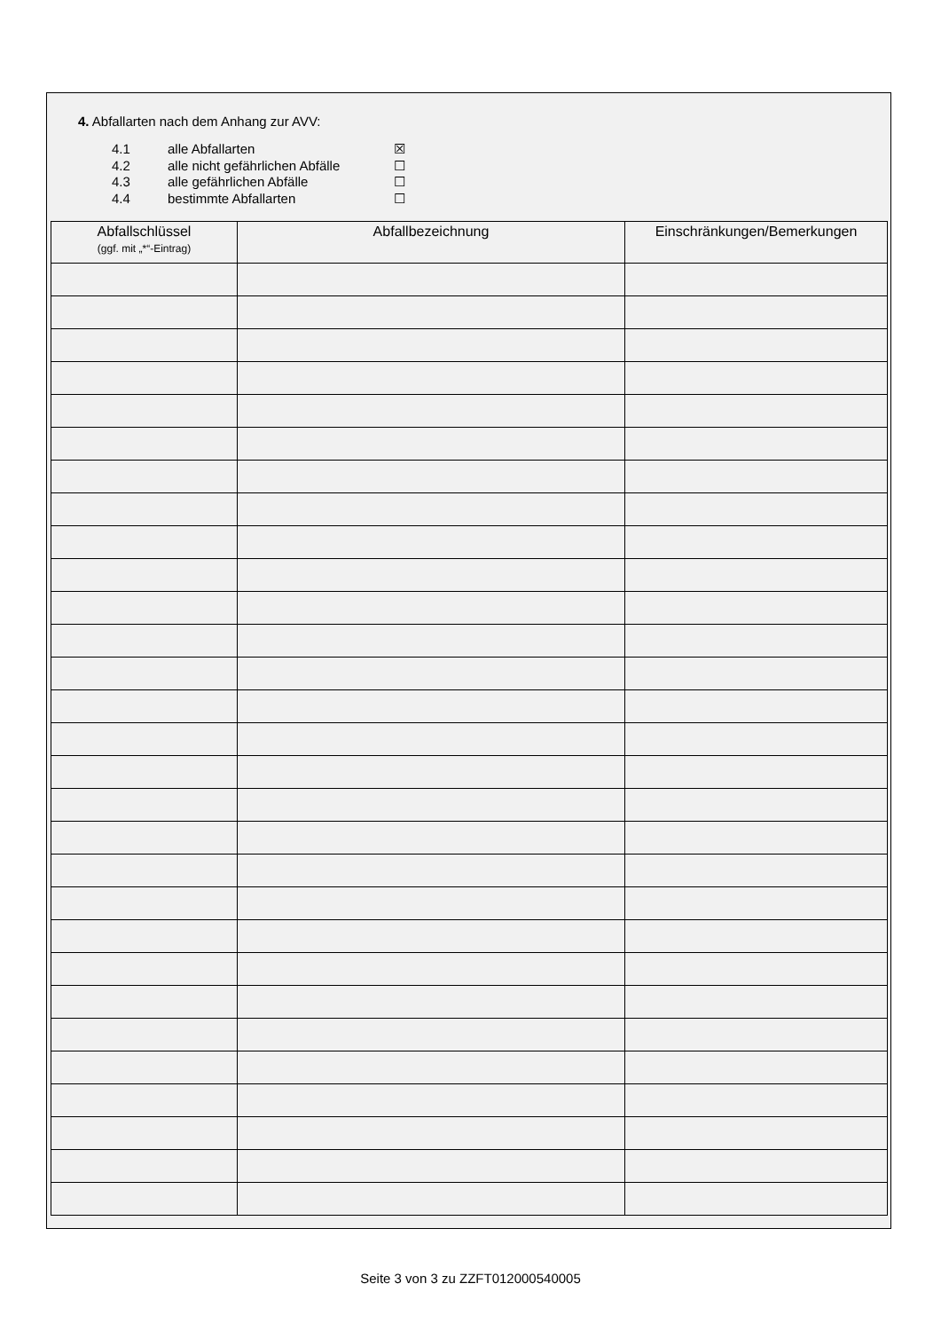4. Abfallarten nach dem Anhang zur AVV:
4.1 alle Abfallarten ☒
4.2 alle nicht gefährlichen Abfälle ☐
4.3 alle gefährlichen Abfälle ☐
4.4 bestimmte Abfallarten ☐
| Abfallschlüssel (ggf. mit „*“-Eintrag) | Abfallbezeichnung | Einschränkungen/Bemerkungen |
| --- | --- | --- |
Seite 3 von 3 zu ZZFT012000540005